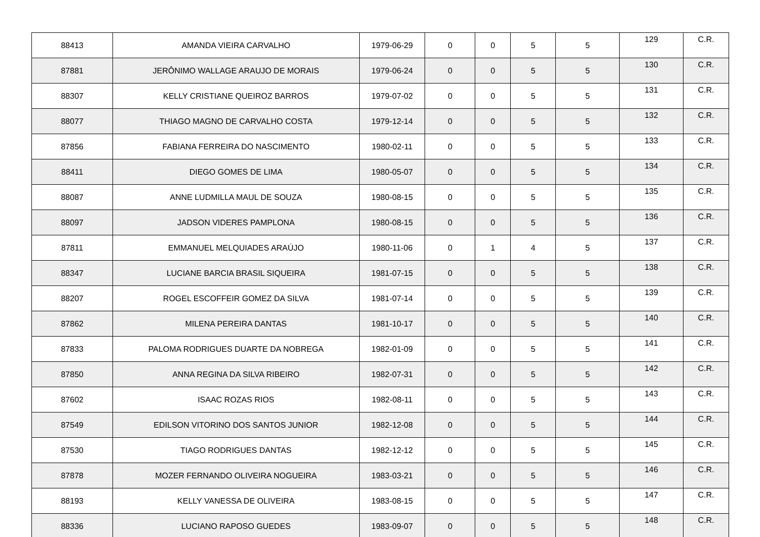| 88413 | AMANDA VIEIRA CARVALHO | 1979-06-29 | 0 | 0 | 5 | 5 | 129 | C.R. |
| 87881 | JERÔNIMO WALLAGE ARAUJO DE MORAIS | 1979-06-24 | 0 | 0 | 5 | 5 | 130 | C.R. |
| 88307 | KELLY CRISTIANE QUEIROZ BARROS | 1979-07-02 | 0 | 0 | 5 | 5 | 131 | C.R. |
| 88077 | THIAGO MAGNO DE CARVALHO COSTA | 1979-12-14 | 0 | 0 | 5 | 5 | 132 | C.R. |
| 87856 | FABIANA FERREIRA DO NASCIMENTO | 1980-02-11 | 0 | 0 | 5 | 5 | 133 | C.R. |
| 88411 | DIEGO GOMES DE LIMA | 1980-05-07 | 0 | 0 | 5 | 5 | 134 | C.R. |
| 88087 | ANNE LUDMILLA MAUL DE SOUZA | 1980-08-15 | 0 | 0 | 5 | 5 | 135 | C.R. |
| 88097 | JADSON VIDERES PAMPLONA | 1980-08-15 | 0 | 0 | 5 | 5 | 136 | C.R. |
| 87811 | EMMANUEL MELQUIADES ARAÚJO | 1980-11-06 | 0 | 1 | 4 | 5 | 137 | C.R. |
| 88347 | LUCIANE BARCIA BRASIL SIQUEIRA | 1981-07-15 | 0 | 0 | 5 | 5 | 138 | C.R. |
| 88207 | ROGEL ESCOFFEIR GOMEZ DA SILVA | 1981-07-14 | 0 | 0 | 5 | 5 | 139 | C.R. |
| 87862 | MILENA PEREIRA DANTAS | 1981-10-17 | 0 | 0 | 5 | 5 | 140 | C.R. |
| 87833 | PALOMA RODRIGUES DUARTE DA NOBREGA | 1982-01-09 | 0 | 0 | 5 | 5 | 141 | C.R. |
| 87850 | ANNA REGINA DA SILVA RIBEIRO | 1982-07-31 | 0 | 0 | 5 | 5 | 142 | C.R. |
| 87602 | ISAAC ROZAS RIOS | 1982-08-11 | 0 | 0 | 5 | 5 | 143 | C.R. |
| 87549 | EDILSON VITORINO DOS SANTOS JUNIOR | 1982-12-08 | 0 | 0 | 5 | 5 | 144 | C.R. |
| 87530 | TIAGO RODRIGUES DANTAS | 1982-12-12 | 0 | 0 | 5 | 5 | 145 | C.R. |
| 87878 | MOZER FERNANDO OLIVEIRA NOGUEIRA | 1983-03-21 | 0 | 0 | 5 | 5 | 146 | C.R. |
| 88193 | KELLY VANESSA DE OLIVEIRA | 1983-08-15 | 0 | 0 | 5 | 5 | 147 | C.R. |
| 88336 | LUCIANO RAPOSO GUEDES | 1983-09-07 | 0 | 0 | 5 | 5 | 148 | C.R. |